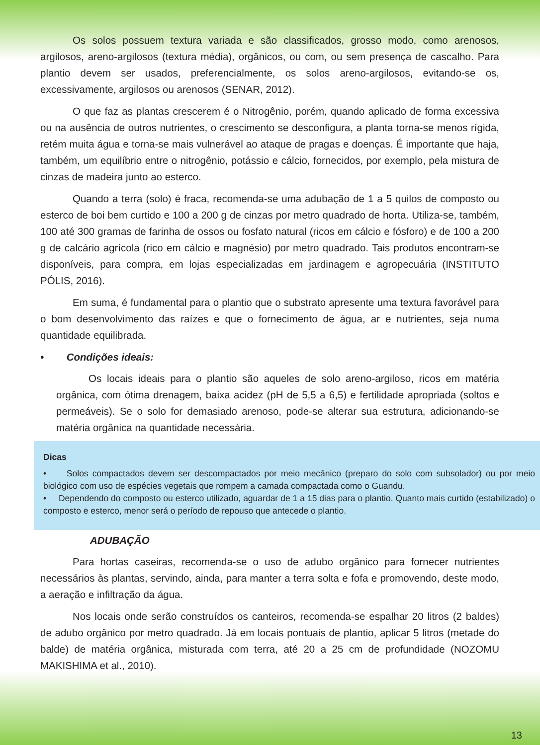Os solos possuem textura variada e são classificados, grosso modo, como arenosos, argilosos, areno-argilosos (textura média), orgânicos, ou com, ou sem presença de cascalho. Para plantio devem ser usados, preferencialmente, os solos areno-argilosos, evitando-se os, excessivamente, argilosos ou arenosos (SENAR, 2012).
O que faz as plantas crescerem é o Nitrogênio, porém, quando aplicado de forma excessiva ou na ausência de outros nutrientes, o crescimento se desconfigura, a planta torna-se menos rígida, retém muita água e torna-se mais vulnerável ao ataque de pragas e doenças. É importante que haja, também, um equilíbrio entre o nitrogênio, potássio e cálcio, fornecidos, por exemplo, pela mistura de cinzas de madeira junto ao esterco.
Quando a terra (solo) é fraca, recomenda-se uma adubação de 1 a 5 quilos de composto ou esterco de boi bem curtido e 100 a 200 g de cinzas por metro quadrado de horta. Utiliza-se, também, 100 até 300 gramas de farinha de ossos ou fosfato natural (ricos em cálcio e fósforo) e de 100 a 200 g de calcário agrícola (rico em cálcio e magnésio) por metro quadrado. Tais produtos encontram-se disponíveis, para compra, em lojas especializadas em jardinagem e agropecuária (INSTITUTO PÓLIS, 2016).
Em suma, é fundamental para o plantio que o substrato apresente uma textura favorável para o bom desenvolvimento das raízes e que o fornecimento de água, ar e nutrientes, seja numa quantidade equilibrada.
• Condições ideais:
Os locais ideais para o plantio são aqueles de solo areno-argiloso, ricos em matéria orgânica, com ótima drenagem, baixa acidez (pH de 5,5 a 6,5) e fertilidade apropriada (soltos e permeáveis). Se o solo for demasiado arenoso, pode-se alterar sua estrutura, adicionando-se matéria orgânica na quantidade necessária.
Dicas
• Solos compactados devem ser descompactados por meio mecânico (preparo do solo com subsolador) ou por meio biológico com uso de espécies vegetais que rompem a camada compactada como o Guandu.
• Dependendo do composto ou esterco utilizado, aguardar de 1 a 15 dias para o plantio. Quanto mais curtido (estabilizado) o composto e esterco, menor será o período de repouso que antecede o plantio.
ADUBAÇÃO
Para hortas caseiras, recomenda-se o uso de adubo orgânico para fornecer nutrientes necessários às plantas, servindo, ainda, para manter a terra solta e fofa e promovendo, deste modo, a aeração e infiltração da água.
Nos locais onde serão construídos os canteiros, recomenda-se espalhar 20 litros (2 baldes) de adubo orgânico por metro quadrado. Já em locais pontuais de plantio, aplicar 5 litros (metade do balde) de matéria orgânica, misturada com terra, até 20 a 25 cm de profundidade (NOZOMU MAKISHIMA et al., 2010).
13